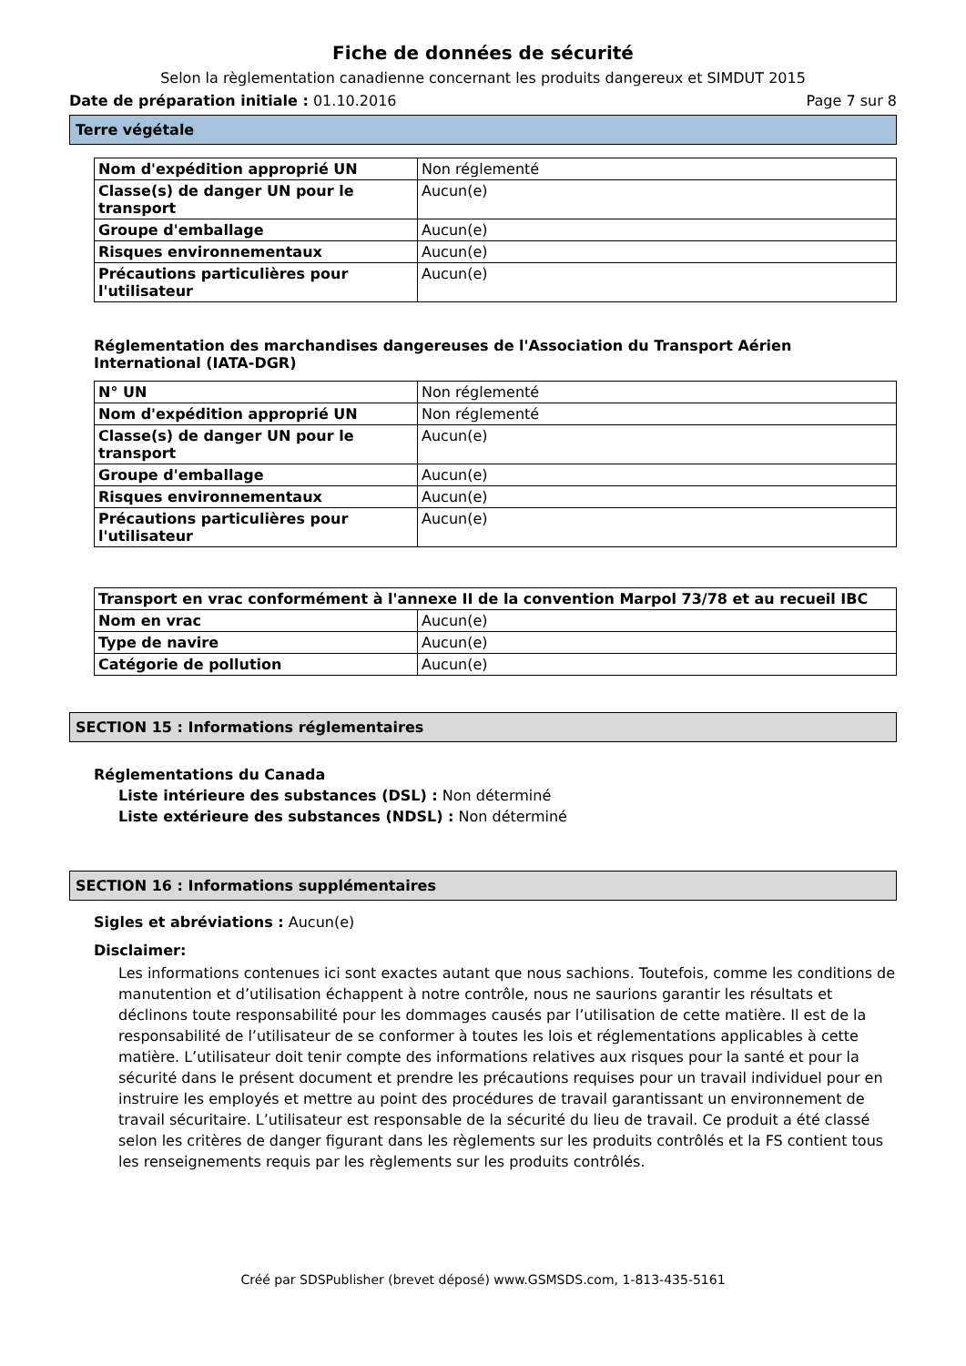Fiche de données de sécurité
Selon la règlementation canadienne concernant les produits dangereux et SIMDUT 2015
Date de préparation initiale : 01.10.2016 Page 7 sur 8
Terre végétale
| Nom d'expédition approprié UN | Non réglementé |
| Classe(s) de danger UN pour le transport | Aucun(e) |
| Groupe d'emballage | Aucun(e) |
| Risques environnementaux | Aucun(e) |
| Précautions particulières pour l'utilisateur | Aucun(e) |
Réglementation des marchandises dangereuses de l'Association du Transport Aérien International (IATA-DGR)
| N° UN | Non réglementé |
| Nom d'expédition approprié UN | Non réglementé |
| Classe(s) de danger UN pour le transport | Aucun(e) |
| Groupe d'emballage | Aucun(e) |
| Risques environnementaux | Aucun(e) |
| Précautions particulières pour l'utilisateur | Aucun(e) |
| Transport en vrac conformément à l'annexe II de la convention Marpol 73/78 et au recueil IBC | |
| Nom en vrac | Aucun(e) |
| Type de navire | Aucun(e) |
| Catégorie de pollution | Aucun(e) |
SECTION 15 : Informations réglementaires
Réglementations du Canada
Liste intérieure des substances (DSL) : Non déterminé
Liste extérieure des substances (NDSL) : Non déterminé
SECTION 16 : Informations supplémentaires
Sigles et abréviations : Aucun(e)
Disclaimer:
Les informations contenues ici sont exactes autant que nous sachions. Toutefois, comme les conditions de manutention et d’utilisation échappent à notre contrôle, nous ne saurions garantir les résultats et déclinons toute responsabilité pour les dommages causés par l’utilisation de cette matière. Il est de la responsabilité de l’utilisateur de se conformer à toutes les lois et réglementations applicables à cette matière. L’utilisateur doit tenir compte des informations relatives aux risques pour la santé et pour la sécurité dans le présent document et prendre les précautions requises pour un travail individuel pour en instruire les employés et mettre au point des procédures de travail garantissant un environnement de travail sécuritaire. L’utilisateur est responsable de la sécurité du lieu de travail. Ce produit a été classé selon les critères de danger figurant dans les règlements sur les produits contrôlés et la FS contient tous les renseignements requis par les règlements sur les produits contrôlés.
Créé par SDSPublisher (brevet déposé) www.GSMSDS.com, 1-813-435-5161